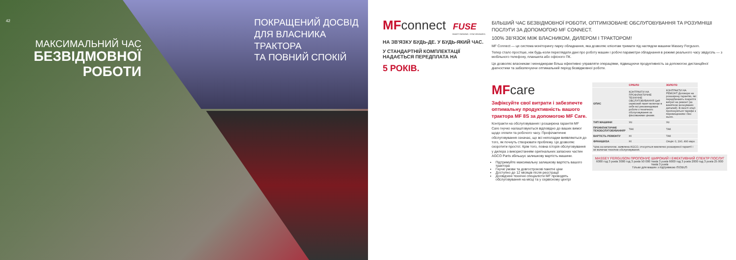42
МАКСИМАЛЬНИЙ ЧАС
БЕЗВІДМОВНОЇ
РОБОТИ
ПОКРАЩЕНИЙ ДОСВІД
ДЛЯ ВЛАСНИКА ТРАКТОРА
ТА ПОВНИЙ СПОКІЙ
MFconnect FUSE
SMART FARMING. SYNCHRONIZED.
НА ЗВ'ЯЗКУ БУДЬ-ДЕ. У БУДЬ-ЯКИЙ ЧАС.
У СТАНДАРТНІЙ КОМПЛЕКТАЦІЇ НАДАЄТЬСЯ ПЕРЕДПЛАТА НА
5 РОКІВ.
БІЛЬШИЙ ЧАС БЕЗВІДМОВНОЇ РОБОТИ, ОПТИМІЗОВАНЕ ОБСЛУГОВУВАННЯ ТА РОЗУМНІШІ ПОСЛУГИ ЗА ДОПОМОГОЮ MF CONNECT.
100% ЗВ'ЯЗОК МІЖ ВЛАСНИКОМ, ДИЛЕРОМ І ТРАКТОРОМ!
MF Connect — це система моніторингу парку обладнання, яка дозволяє клієнтам тримати під наглядом машини Massey Ferguson.
Тепер стало простіше, ніж будь-коли переглядати дані про роботу машин і робочі параметри обладнання в режимі реального часу звідусіль — з мобільного телефону, планшета або офісного ПК.
Це дозволяє власникам і менеджерам більш ефективно управляти операціями, підвищуючи продуктивність за допомогою дистанційної діагностики та забезпечуючи оптимальний період безвідмовної роботи.
MFcare
Зафіксуйте свої витрати і забезпечте оптимальну продуктивність вашого трактора MF 8S за допомогою MF Care.
Контракти на обслуговування і розширена гарантія MF Care гнучко налаштовуються відповідно до ваших вимог щодо оплати та робочого часу. Профілактичне обслуговування означає, що всі неполадки виявляються до того, як почнуть створювати проблему. Це дозволяє скоротити простої. Крім того, повна історія обслуговування у дилера з використанням оригінальних запасних частин AGCO Parts збільшує залишкову вартість машини.
Підтримуйте максимальну залишкову вартість вашого трактора
Гнучкі умови та довгострокові пакетні ціни
Доступно до 12 місяців після реєстрації
Досвідчені технічні спеціалісти MF проводять обслуговування на місці та у сервісному центрі
| | СРІБЛО | ЗОЛОТО |
| --- | --- | --- |
| ОПИС | КОНТРАКТИ НА ПРОФІЛАКТИЧНЕ ТЕХНІЧНЕ ОБСЛУГОВУВАННЯ Цей сервісний пакет включає в себе всі рекомендовані роботи з технічного обслуговування за фіксованими цінами. | КОНТРАКТИ НА РЕМОНТ Договори на розширену гарантію, які передбачають покриття витрат на ремонт (за винятком зношуваних деталей). В якості опції пропонуються тарифи з перевищенням і без нього. |
| ТИП МАШИНИ | Усі | Усі |
| ПРОФІЛАКТИЧНЕ ТЕХОБСЛУГОВУВАННЯ* | ТАК | ТАК |
| ВАРТІСТЬ РЕМОНТУ | НІ | ТАК |
| ФРАНШИЗА | НІ | Опція: 0, 190, 490 євро |
| *ціна за каталогом, заявлена AGCO, стосується виключно розширеної гарантії і не включає технічне обслуговування. | | |
MASSEY FERGUSON ПРОПОНУЄ ШИРОКИЙ І ЕФЕКТИВНИЙ СПЕКТР ПОСЛУГ
6000 год 3 років 3000 год 3 років 50 000 тюків 3 років 6000 год 3 років 2000 год 3 років 25 000 тюків 3 років
Тільки для машин з підтримкою ISOBUS